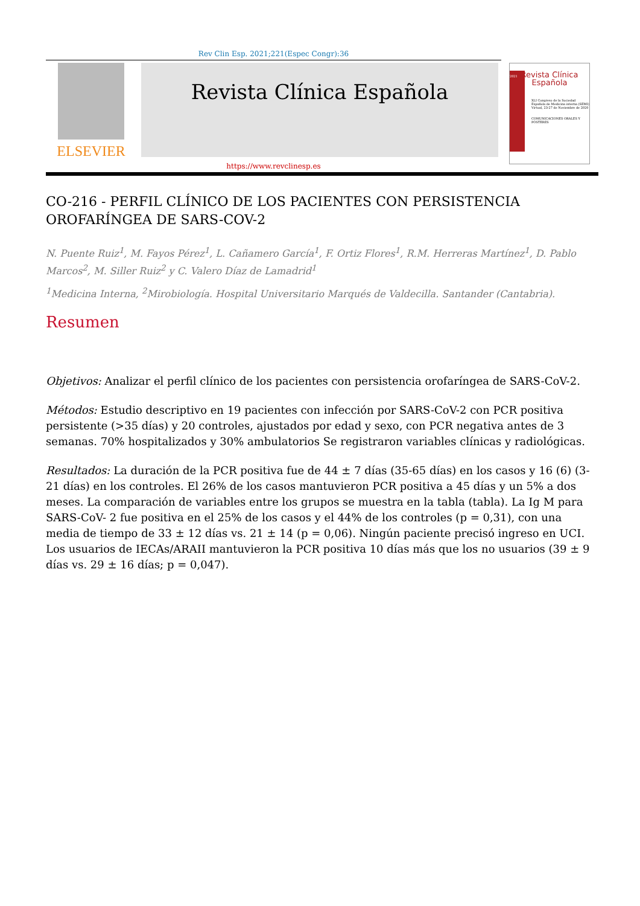Rev Clin Esp. 2021;221(Espec Congr):36
ELSEVIER
Revista Clínica Española
2021
Revista Clínica
Española
XLI Congreso de la Sociedad Española de Medicina interna (SEMI)
Virtual, 23-27 de Noviembre de 2020
COMUNICACIONES ORALES Y PÓSTERES
https://www.revclinesp.es
CO-216 - PERFIL CLÍNICO DE LOS PACIENTES CON PERSISTENCIA OROFARÍNGEA DE SARS-COV-2
N. Puente Ruiz<sup>1</sup>, M. Fayos Pérez<sup>1</sup>, L. Cañamero García<sup>1</sup>, F. Ortiz Flores<sup>1</sup>, R.M. Herreras Martínez<sup>1</sup>, D. Pablo Marcos<sup>2</sup>, M. Siller Ruiz<sup>2</sup> y C. Valero Díaz de Lamadrid<sup>1</sup>
<sup>1</sup> Medicina Interna, <sup>2</sup>Mirobiología. Hospital Universitario Marqués de Valdecilla. Santander (Cantabria).
Resumen
Objetivos: Analizar el perfil clínico de los pacientes con persistencia orofaríngea de SARS-CoV-2.
Métodos: Estudio descriptivo en 19 pacientes con infección por SARS-CoV-2 con PCR positiva persistente (>35 días) y 20 controles, ajustados por edad y sexo, con PCR negativa antes de 3 semanas. 70% hospitalizados y 30% ambulatorios Se registraron variables clínicas y radiológicas.
Resultados: La duración de la PCR positiva fue de 44 ± 7 días (35-65 días) en los casos y 16 (6) (3-21 días) en los controles. El 26% de los casos mantuvieron PCR positiva a 45 días y un 5% a dos meses. La comparación de variables entre los grupos se muestra en la tabla (tabla). La Ig M para SARS-CoV- 2 fue positiva en el 25% de los casos y el 44% de los controles (p = 0,31), con una media de tiempo de 33 ± 12 días vs. 21 ± 14 (p = 0,06). Ningún paciente precisó ingreso en UCI. Los usuarios de IECAs/ARAII mantuvieron la PCR positiva 10 días más que los no usuarios (39 ± 9 días vs. 29 ± 16 días; p = 0,047).